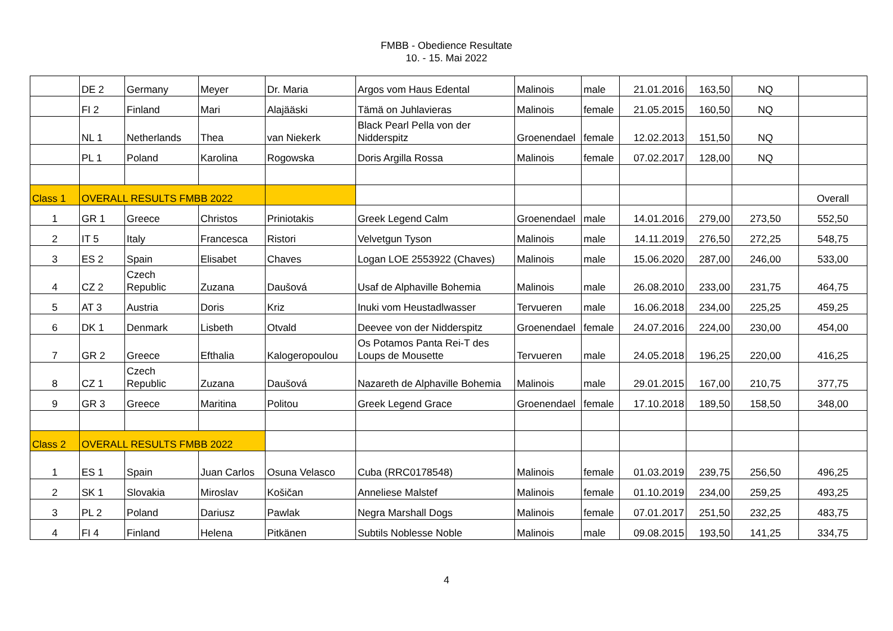FMBB - Obedience Resultate
10. - 15. Mai 2022
| | DE 2 | Germany | Meyer | Dr. Maria | Argos vom Haus Edental | Malinois | male | 21.01.2016 | 163,50 | NQ | |
| | FI 2 | Finland | Mari | Alajääski | Tämä on Juhlavieras | Malinois | female | 21.05.2015 | 160,50 | NQ | |
| | NL 1 | Netherlands | Thea | van Niekerk | Black Pearl Pella von der Nidderspitz | Groenendael | female | 12.02.2013 | 151,50 | NQ | |
| | PL 1 | Poland | Karolina | Rogowska | Doris Argilla Rossa | Malinois | female | 07.02.2017 | 128,00 | NQ | |
| Class 1 | OVERALL RESULTS FMBB 2022 | | | | | | | | | | Overall |
| 1 | GR 1 | Greece | Christos | Priniotakis | Greek Legend Calm | Groenendael | male | 14.01.2016 | 279,00 | 273,50 | 552,50 |
| 2 | IT 5 | Italy | Francesca | Ristori | Velvetgun Tyson | Malinois | male | 14.11.2019 | 276,50 | 272,25 | 548,75 |
| 3 | ES 2 | Spain | Elisabet | Chaves | Logan LOE 2553922 (Chaves) | Malinois | male | 15.06.2020 | 287,00 | 246,00 | 533,00 |
| 4 | CZ 2 | Czech Republic | Zuzana | Daušová | Usaf de Alphaville Bohemia | Malinois | male | 26.08.2010 | 233,00 | 231,75 | 464,75 |
| 5 | AT 3 | Austria | Doris | Kriz | Inuki vom Heustadlwasser | Tervueren | male | 16.06.2018 | 234,00 | 225,25 | 459,25 |
| 6 | DK 1 | Denmark | Lisbeth | Otvald | Deevee von der Nidderspitz | Groenendael | female | 24.07.2016 | 224,00 | 230,00 | 454,00 |
| 7 | GR 2 | Greece | Efthalia | Kalogeropoulou | Os Potamos Panta Rei-T des Loups de Mousette | Tervueren | male | 24.05.2018 | 196,25 | 220,00 | 416,25 |
| 8 | CZ 1 | Czech Republic | Zuzana | Daušová | Nazareth de Alphaville Bohemia | Malinois | male | 29.01.2015 | 167,00 | 210,75 | 377,75 |
| 9 | GR 3 | Greece | Maritina | Politou | Greek Legend Grace | Groenendael | female | 17.10.2018 | 189,50 | 158,50 | 348,00 |
| Class 2 | OVERALL RESULTS FMBB 2022 | | | | | | | | | | |
| 1 | ES 1 | Spain | Juan Carlos | Osuna Velasco | Cuba (RRC0178548) | Malinois | female | 01.03.2019 | 239,75 | 256,50 | 496,25 |
| 2 | SK 1 | Slovakia | Miroslav | Košičan | Anneliese Malstef | Malinois | female | 01.10.2019 | 234,00 | 259,25 | 493,25 |
| 3 | PL 2 | Poland | Dariusz | Pawlak | Negra Marshall Dogs | Malinois | female | 07.01.2017 | 251,50 | 232,25 | 483,75 |
| 4 | FI 4 | Finland | Helena | Pitkänen | Subtils Noblesse Noble | Malinois | male | 09.08.2015 | 193,50 | 141,25 | 334,75 |
4